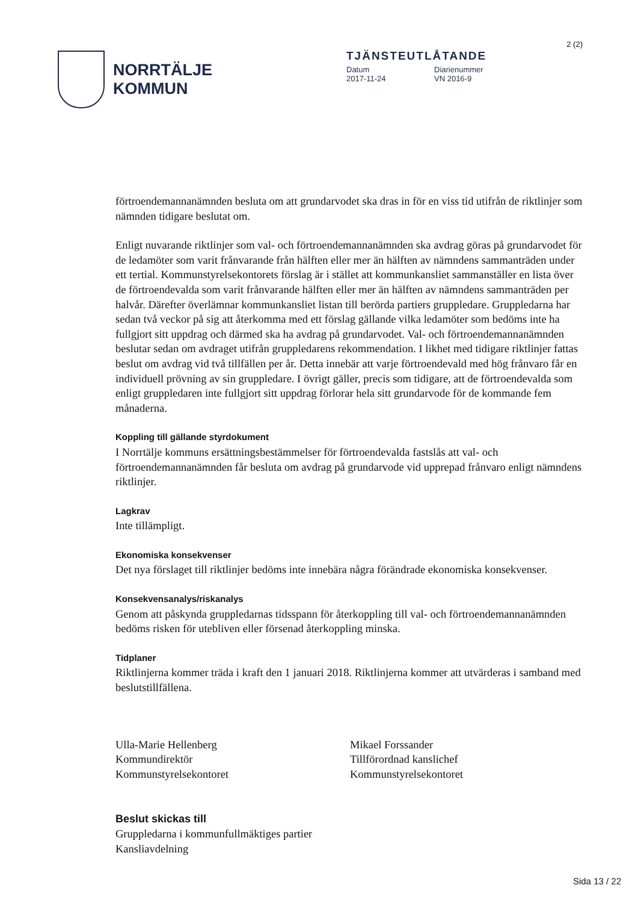2 (2)
NORRTÄLJE
KOMMUN
TJÄNSTEUTLÅTANDE
Datum Diarienummer
2017-11-24 VN 2016-9
förtroendemannanämnden besluta om att grundarvodet ska dras in för en viss tid utifrån de riktlinjer som nämnden tidigare beslutat om.
Enligt nuvarande riktlinjer som val- och förtroendemannanämnden ska avdrag göras på grundarvodet för de ledamöter som varit frånvarande från hälften eller mer än hälften av nämndens sammanträden under ett tertial. Kommunstyrelsekontorets förslag är i stället att kommunkansliet sammanställer en lista över de förtroendevalda som varit frånvarande hälften eller mer än hälften av nämndens sammanträden per halvår. Därefter överlämnar kommunkansliet listan till berörda partiers gruppledare. Gruppledarna har sedan två veckor på sig att återkomma med ett förslag gällande vilka ledamöter som bedöms inte ha fullgjort sitt uppdrag och därmed ska ha avdrag på grundarvodet. Val- och förtroendemannanämnden beslutar sedan om avdraget utifrån gruppledarens rekommendation. I likhet med tidigare riktlinjer fattas beslut om avdrag vid två tillfällen per år. Detta innebär att varje förtroendevald med hög frånvaro får en individuell prövning av sin gruppledare. I övrigt gäller, precis som tidigare, att de förtroendevalda som enligt gruppledaren inte fullgjort sitt uppdrag förlorar hela sitt grundarvode för de kommande fem månaderna.
Koppling till gällande styrdokument
I Norrtälje kommuns ersättningsbestämmelser för förtroendevalda fastslås att val- och förtroendemannanämnden får besluta om avdrag på grundarvode vid upprepad frånvaro enligt nämndens riktlinjer.
Lagkrav
Inte tillämpligt.
Ekonomiska konsekvenser
Det nya förslaget till riktlinjer bedöms inte innebära några förändrade ekonomiska konsekvenser.
Konsekvensanalys/riskanalys
Genom att påskynda gruppledarnas tidsspann för återkoppling till val- och förtroendemannanämnden bedöms risken för utebliven eller försenad återkoppling minska.
Tidplaner
Riktlinjerna kommer träda i kraft den 1 januari 2018. Riktlinjerna kommer att utvärderas i samband med beslutstillfällena.
Ulla-Marie Hellenberg
Kommundirektör
Kommunstyrelsekontoret
Mikael Forssander
Tillförordnad kanslichef
Kommunstyrelsekontoret
Beslut skickas till
Gruppledarna i kommunfullmäktiges partier
Kansliavdelning
Sida 13 / 22